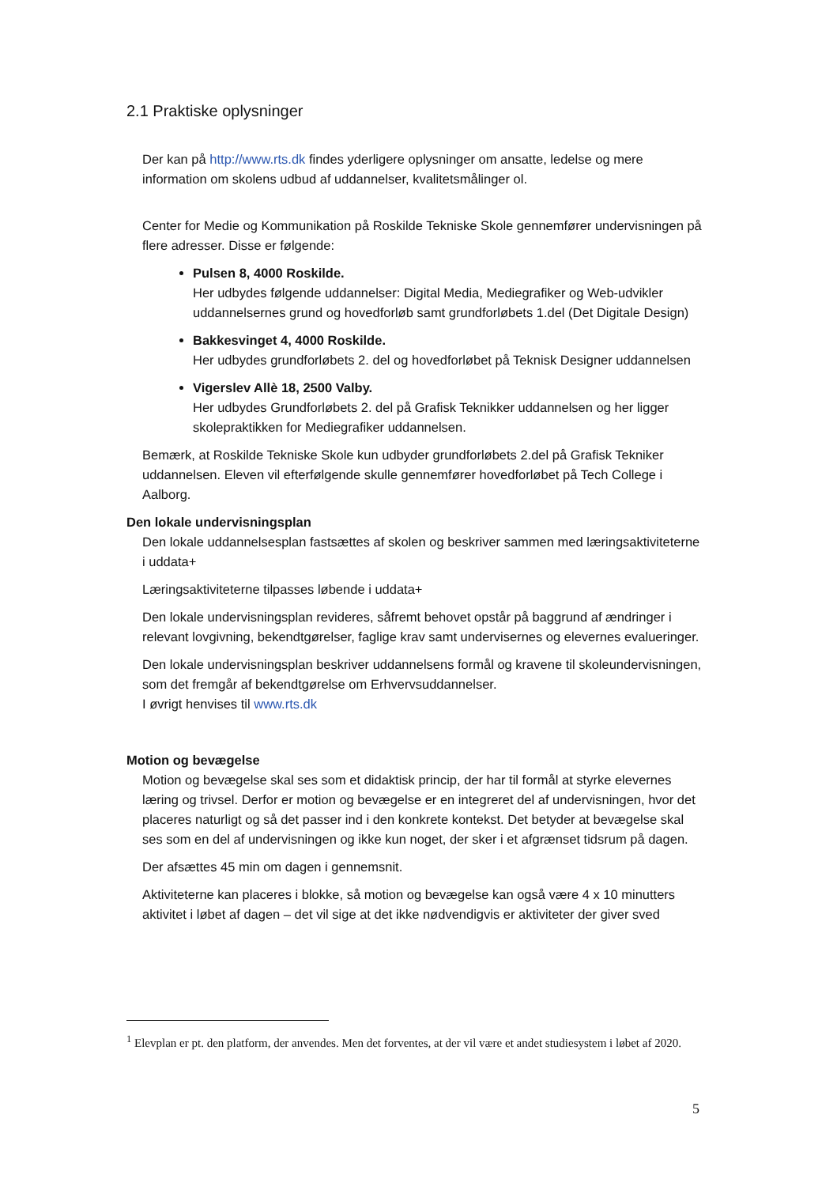2.1 Praktiske oplysninger
Der kan på http://www.rts.dk findes yderligere oplysninger om ansatte, ledelse og mere information om skolens udbud af uddannelser, kvalitetsmålinger ol.
Center for Medie og Kommunikation på Roskilde Tekniske Skole gennemfører undervisningen på flere adresser. Disse er følgende:
Pulsen 8, 4000 Roskilde.
Her udbydes følgende uddannelser: Digital Media, Mediegrafiker og Web-udvikler uddannelsernes grund og hovedforløb samt grundforløbets 1.del (Det Digitale Design)
Bakkesvinget 4, 4000 Roskilde.
Her udbydes grundforløbets 2. del og hovedforløbet på Teknisk Designer uddannelsen
Vigerslev Allè 18, 2500 Valby.
Her udbydes Grundforløbets 2. del på Grafisk Teknikker uddannelsen og her ligger skolepraktikken for Mediegrafiker uddannelsen.
Bemærk, at Roskilde Tekniske Skole kun udbyder grundforløbets 2.del på Grafisk Tekniker uddannelsen. Eleven vil efterfølgende skulle gennemfører hovedforløbet på Tech College i Aalborg.
Den lokale undervisningsplan
Den lokale uddannelsesplan fastsættes af skolen og beskriver sammen med læringsaktiviteterne i uddata+
Læringsaktiviteterne tilpasses løbende i uddata+
Den lokale undervisningsplan revideres, såfremt behovet opstår på baggrund af ændringer i relevant lovgivning, bekendtgørelser, faglige krav samt undervisernes og elevernes evalueringer.
Den lokale undervisningsplan beskriver uddannelsens formål og kravene til skoleundervisningen, som det fremgår af bekendtgørelse om Erhvervsuddannelser.
I øvrigt henvises til www.rts.dk
Motion og bevægelse
Motion og bevægelse skal ses som et didaktisk princip, der har til formål at styrke elevernes læring og trivsel. Derfor er motion og bevægelse er en integreret del af undervisningen, hvor det placeres naturligt og så det passer ind i den konkrete kontekst. Det betyder at bevægelse skal ses som en del af undervisningen og ikke kun noget, der sker i et afgrænset tidsrum på dagen.
Der afsættes 45 min om dagen i gennemsnit.
Aktiviteterne kan placeres i blokke, så motion og bevægelse kan også være 4 x 10 minutters aktivitet i løbet af dagen – det vil sige at det ikke nødvendigvis er aktiviteter der giver sved
<sup>1</sup> Elevplan er pt. den platform, der anvendes. Men det forventes, at der vil være et andet studiesystem i løbet af 2020.
5